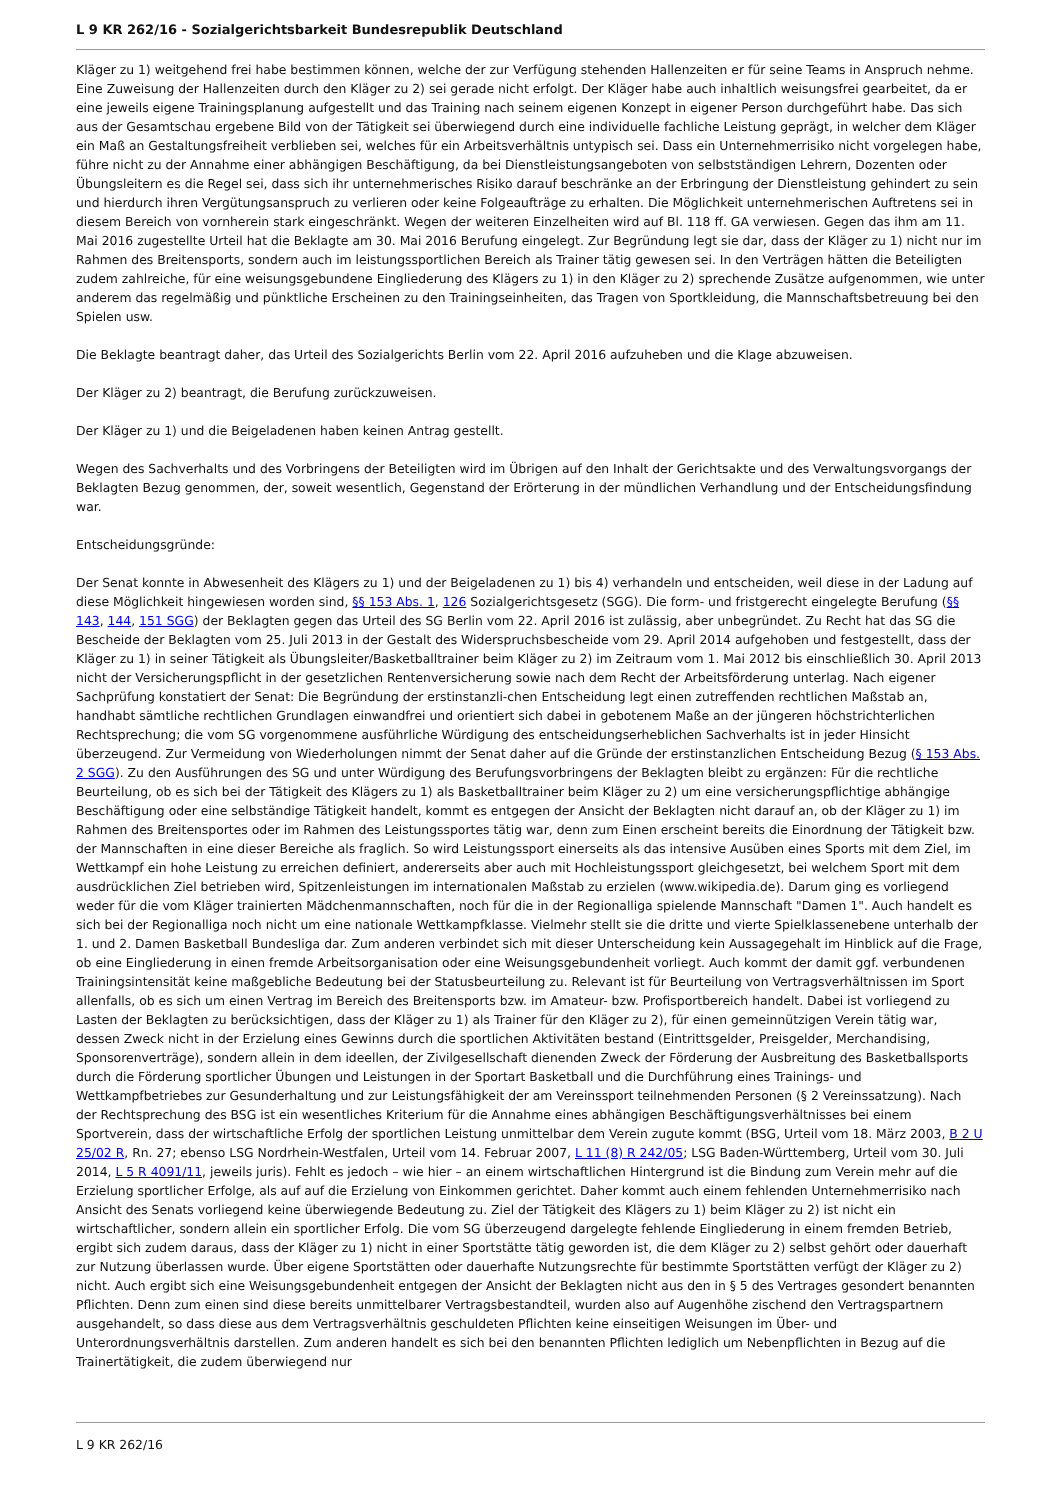L 9 KR 262/16 - Sozialgerichtsbarkeit Bundesrepublik Deutschland
Kläger zu 1) weitgehend frei habe bestimmen können, welche der zur Verfügung stehenden Hallenzeiten er für seine Teams in Anspruch nehme. Eine Zuweisung der Hallenzeiten durch den Kläger zu 2) sei gerade nicht erfolgt. Der Kläger habe auch inhaltlich weisungsfrei gearbeitet, da er eine jeweils eigene Trainingsplanung aufgestellt und das Training nach seinem eigenen Konzept in eigener Person durchgeführt habe. Das sich aus der Gesamtschau ergebene Bild von der Tätigkeit sei überwiegend durch eine individuelle fachliche Leistung geprägt, in welcher dem Kläger ein Maß an Gestaltungsfreiheit verblieben sei, welches für ein Arbeitsverhältnis untypisch sei. Dass ein Unternehmerrisiko nicht vorgelegen habe, führe nicht zu der Annahme einer abhängigen Beschäftigung, da bei Dienstleistungsangeboten von selbstständigen Lehrern, Dozenten oder Übungsleitern es die Regel sei, dass sich ihr unternehmerisches Risiko darauf beschränke an der Erbringung der Dienstleistung gehindert zu sein und hierdurch ihren Vergütungsanspruch zu verlieren oder keine Folgeaufträge zu erhalten. Die Möglichkeit unternehmerischen Auftretens sei in diesem Bereich von vornherein stark eingeschränkt. Wegen der weiteren Einzelheiten wird auf Bl. 118 ff. GA verwiesen. Gegen das ihm am 11. Mai 2016 zugestellte Urteil hat die Beklagte am 30. Mai 2016 Berufung eingelegt. Zur Begründung legt sie dar, dass der Kläger zu 1) nicht nur im Rahmen des Breitensports, sondern auch im leistungssportlichen Bereich als Trainer tätig gewesen sei. In den Verträgen hätten die Beteiligten zudem zahlreiche, für eine weisungsgebundene Eingliederung des Klägers zu 1) in den Kläger zu 2) sprechende Zusätze aufgenommen, wie unter anderem das regelmäßig und pünktliche Erscheinen zu den Trainingseinheiten, das Tragen von Sportkleidung, die Mannschaftsbetreuung bei den Spielen usw.
Die Beklagte beantragt daher, das Urteil des Sozialgerichts Berlin vom 22. April 2016 aufzuheben und die Klage abzuweisen.
Der Kläger zu 2) beantragt, die Berufung zurückzuweisen.
Der Kläger zu 1) und die Beigeladenen haben keinen Antrag gestellt.
Wegen des Sachverhalts und des Vorbringens der Beteiligten wird im Übrigen auf den Inhalt der Gerichtsakte und des Verwaltungsvorgangs der Beklagten Bezug genommen, der, soweit wesentlich, Gegenstand der Erörterung in der mündlichen Verhandlung und der Entscheidungsfindung war.
Entscheidungsgründe:
Der Senat konnte in Abwesenheit des Klägers zu 1) und der Beigeladenen zu 1) bis 4) verhandeln und entscheiden, weil diese in der Ladung auf diese Möglichkeit hingewiesen worden sind, §§ 153 Abs. 1, 126 Sozialgerichtsgesetz (SGG). Die form- und fristgerecht eingelegte Berufung (§§ 143, 144, 151 SGG) der Beklagten gegen das Urteil des SG Berlin vom 22. April 2016 ist zulässig, aber unbegründet. Zu Recht hat das SG die Bescheide der Beklagten vom 25. Juli 2013 in der Gestalt des Widerspruchsbescheide vom 29. April 2014 aufgehoben und festgestellt, dass der Kläger zu 1) in seiner Tätigkeit als Übungsleiter/Basketballtrainer beim Kläger zu 2) im Zeitraum vom 1. Mai 2012 bis einschließlich 30. April 2013 nicht der Versicherungspflicht in der gesetzlichen Rentenversicherung sowie nach dem Recht der Arbeitsförderung unterlag. Nach eigener Sachprüfung konstatiert der Senat: Die Begründung der erstinstanzli-chen Entscheidung legt einen zutreffenden rechtlichen Maßstab an, handhabt sämtliche rechtlichen Grundlagen einwandfrei und orientiert sich dabei in gebotenem Maße an der jüngeren höchstrichterlichen Rechtsprechung; die vom SG vorgenommene ausführliche Würdigung des entscheidungserheblichen Sachverhalts ist in jeder Hinsicht überzeugend. Zur Vermeidung von Wiederholungen nimmt der Senat daher auf die Gründe der erstinstanzlichen Entscheidung Bezug (§ 153 Abs. 2 SGG). Zu den Ausführungen des SG und unter Würdigung des Berufungsvorbringens der Beklagten bleibt zu ergänzen: Für die rechtliche Beurteilung, ob es sich bei der Tätigkeit des Klägers zu 1) als Basketballtrainer beim Kläger zu 2) um eine versicherungspflichtige abhängige Beschäftigung oder eine selbständige Tätigkeit handelt, kommt es entgegen der Ansicht der Beklagten nicht darauf an, ob der Kläger zu 1) im Rahmen des Breitensportes oder im Rahmen des Leistungssportes tätig war, denn zum Einen erscheint bereits die Einordnung der Tätigkeit bzw. der Mannschaften in eine dieser Bereiche als fraglich. So wird Leistungssport einerseits als das intensive Ausüben eines Sports mit dem Ziel, im Wettkampf ein hohe Leistung zu erreichen definiert, andererseits aber auch mit Hochleistungssport gleichgesetzt, bei welchem Sport mit dem ausdrücklichen Ziel betrieben wird, Spitzenleistungen im internationalen Maßstab zu erzielen (www.wikipedia.de). Darum ging es vorliegend weder für die vom Kläger trainierten Mädchenmannschaften, noch für die in der Regionalliga spielende Mannschaft "Damen 1". Auch handelt es sich bei der Regionalliga noch nicht um eine nationale Wettkampfklasse. Vielmehr stellt sie die dritte und vierte Spielklassenebene unterhalb der 1. und 2. Damen Basketball Bundesliga dar. Zum anderen verbindet sich mit dieser Unterscheidung kein Aussagegehalt im Hinblick auf die Frage, ob eine Eingliederung in einen fremde Arbeitsorganisation oder eine Weisungsgebundenheit vorliegt. Auch kommt der damit ggf. verbundenen Trainingsintensität keine maßgebliche Bedeutung bei der Statusbeurteilung zu. Relevant ist für Beurteilung von Vertragsverhältnissen im Sport allenfalls, ob es sich um einen Vertrag im Bereich des Breitensports bzw. im Amateur- bzw. Profisportbereich handelt. Dabei ist vorliegend zu Lasten der Beklagten zu berücksichtigen, dass der Kläger zu 1) als Trainer für den Kläger zu 2), für einen gemeinnützigen Verein tätig war, dessen Zweck nicht in der Erzielung eines Gewinns durch die sportlichen Aktivitäten bestand (Eintrittsgelder, Preisgelder, Merchandising, Sponsorenverträge), sondern allein in dem ideellen, der Zivilgesellschaft dienenden Zweck der Förderung der Ausbreitung des Basketballsports durch die Förderung sportlicher Übungen und Leistungen in der Sportart Basketball und die Durchführung eines Trainings- und Wettkampfbetriebes zur Gesunderhaltung und zur Leistungsfähigkeit der am Vereinssport teilnehmenden Personen (§ 2 Vereinssatzung). Nach der Rechtsprechung des BSG ist ein wesentliches Kriterium für die Annahme eines abhängigen Beschäftigungsverhältnisses bei einem Sportverein, dass der wirtschaftliche Erfolg der sportlichen Leistung unmittelbar dem Verein zugute kommt (BSG, Urteil vom 18. März 2003, B 2 U 25/02 R, Rn. 27; ebenso LSG Nordrhein-Westfalen, Urteil vom 14. Februar 2007, L 11 (8) R 242/05; LSG Baden-Württemberg, Urteil vom 30. Juli 2014, L 5 R 4091/11, jeweils juris). Fehlt es jedoch – wie hier – an einem wirtschaftlichen Hintergrund ist die Bindung zum Verein mehr auf die Erzielung sportlicher Erfolge, als auf auf die Erzielung von Einkommen gerichtet. Daher kommt auch einem fehlenden Unternehmerrisiko nach Ansicht des Senats vorliegend keine überwiegende Bedeutung zu. Ziel der Tätigkeit des Klägers zu 1) beim Kläger zu 2) ist nicht ein wirtschaftlicher, sondern allein ein sportlicher Erfolg. Die vom SG überzeugend dargelegte fehlende Eingliederung in einem fremden Betrieb, ergibt sich zudem daraus, dass der Kläger zu 1) nicht in einer Sportstätte tätig geworden ist, die dem Kläger zu 2) selbst gehört oder dauerhaft zur Nutzung überlassen wurde. Über eigene Sportstätten oder dauerhafte Nutzungsrechte für bestimmte Sportstätten verfügt der Kläger zu 2) nicht. Auch ergibt sich eine Weisungsgebundenheit entgegen der Ansicht der Beklagten nicht aus den in § 5 des Vertrages gesondert benannten Pflichten. Denn zum einen sind diese bereits unmittelbarer Vertragsbestandteil, wurden also auf Augenhöhe zischend den Vertragspartnern ausgehandelt, so dass diese aus dem Vertragsverhältnis geschuldeten Pflichten keine einseitigen Weisungen im Über- und Unterordnungsverhältnis darstellen. Zum anderen handelt es sich bei den benannten Pflichten lediglich um Nebenpflichten in Bezug auf die Trainertätigkeit, die zudem überwiegend nur
L 9 KR 262/16